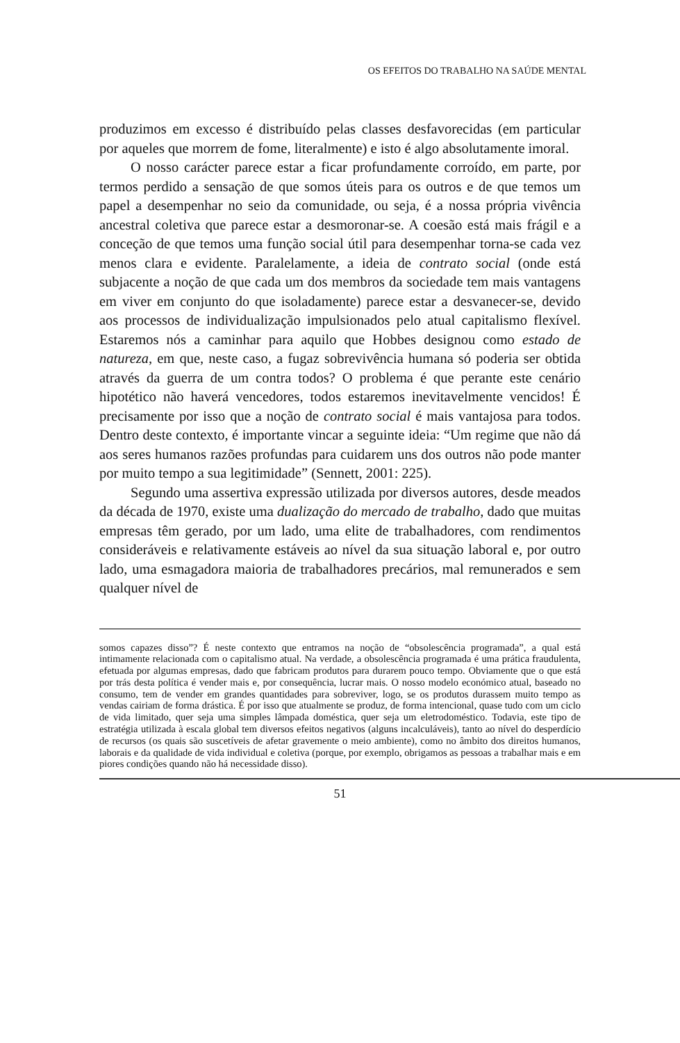OS EFEITOS DO TRABALHO NA SAÚDE MENTAL
produzimos em excesso é distribuído pelas classes desfavorecidas (em particular por aqueles que morrem de fome, literalmente) e isto é algo absolutamente imoral.
O nosso carácter parece estar a ficar profundamente corroído, em parte, por termos perdido a sensação de que somos úteis para os outros e de que temos um papel a desempenhar no seio da comunidade, ou seja, é a nossa própria vivência ancestral coletiva que parece estar a desmoronar-se. A coesão está mais frágil e a conceção de que temos uma função social útil para desempenhar torna-se cada vez menos clara e evidente. Paralelamente, a ideia de contrato social (onde está subjacente a noção de que cada um dos membros da sociedade tem mais vantagens em viver em conjunto do que isoladamente) parece estar a desvanecer-se, devido aos processos de individualização impulsionados pelo atual capitalismo flexível. Estaremos nós a caminhar para aquilo que Hobbes designou como estado de natureza, em que, neste caso, a fugaz sobrevivência humana só poderia ser obtida através da guerra de um contra todos? O problema é que perante este cenário hipotético não haverá vencedores, todos estaremos inevitavelmente vencidos! É precisamente por isso que a noção de contrato social é mais vantajosa para todos. Dentro deste contexto, é importante vincar a seguinte ideia: “Um regime que não dá aos seres humanos razões profundas para cuidarem uns dos outros não pode manter por muito tempo a sua legitimidade” (Sennett, 2001: 225).
Segundo uma assertiva expressão utilizada por diversos autores, desde meados da década de 1970, existe uma dualização do mercado de trabalho, dado que muitas empresas têm gerado, por um lado, uma elite de trabalhadores, com rendimentos consideráveis e relativamente estáveis ao nível da sua situação laboral e, por outro lado, uma esmagadora maioria de trabalhadores precários, mal remunerados e sem qualquer nível de
somos capazes disso”? É neste contexto que entramos na noção de “obsolescência programada”, a qual está intimamente relacionada com o capitalismo atual. Na verdade, a obsolescência programada é uma prática fraudulenta, efetuada por algumas empresas, dado que fabricam produtos para durarem pouco tempo. Obviamente que o que está por trás desta política é vender mais e, por consequência, lucrar mais. O nosso modelo económico atual, baseado no consumo, tem de vender em grandes quantidades para sobreviver, logo, se os produtos durassem muito tempo as vendas cairiam de forma drástica. É por isso que atualmente se produz, de forma intencional, quase tudo com um ciclo de vida limitado, quer seja uma simples lâmpada doméstica, quer seja um eletrodoméstico. Todavia, este tipo de estratégia utilizada à escala global tem diversos efeitos negativos (alguns incalculáveis), tanto ao nível do desperdício de recursos (os quais são suscetíveis de afetar gravemente o meio ambiente), como no âmbito dos direitos humanos, laborais e da qualidade de vida individual e coletiva (porque, por exemplo, obrigamos as pessoas a trabalhar mais e em piores condições quando não há necessidade disso).
51